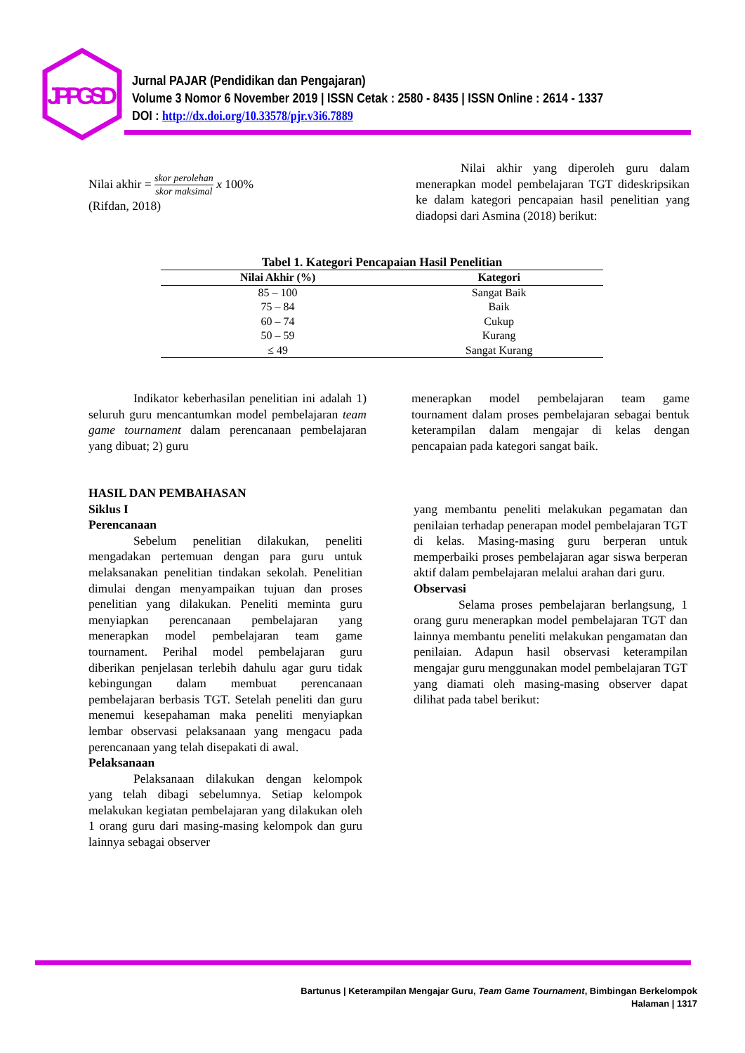JPPGSD
Jurnal PAJAR (Pendidikan dan Pengajaran)
Volume 3 Nomor 6 November 2019 | ISSN Cetak : 2580 - 8435 | ISSN Online : 2614 - 1337
DOI : http://dx.doi.org/10.33578/pjr.v3i6.7889
Nilai akhir = skor perolehan skor maksimal x 100%
(Rifdan, 2018)
Nilai akhir yang diperoleh guru dalam menerapkan model pembelajaran TGT dideskripsikan ke dalam kategori pencapaian hasil penelitian yang diadopsi dari Asmina (2018) berikut:
Tabel 1. Kategori Pencapaian Hasil Penelitian
| Nilai Akhir (%) | Kategori |
| --- | --- |
| 85 – 100 | Sangat Baik |
| 75 – 84 | Baik |
| 60 – 74 | Cukup |
| 50 – 59 | Kurang |
| ≤ 49 | Sangat Kurang |
Indikator keberhasilan penelitian ini adalah 1) seluruh guru mencantumkan model pembelajaran team game tournament dalam perencanaan pembelajaran yang dibuat; 2) guru
menerapkan model pembelajaran team game tournament dalam proses pembelajaran sebagai bentuk keterampilan dalam mengajar di kelas dengan pencapaian pada kategori sangat baik.
HASIL DAN PEMBAHASAN
Siklus I
Perencanaan
Sebelum penelitian dilakukan, peneliti mengadakan pertemuan dengan para guru untuk melaksanakan penelitian tindakan sekolah. Penelitian dimulai dengan menyampaikan tujuan dan proses penelitian yang dilakukan. Peneliti meminta guru menyiapkan perencanaan pembelajaran yang menerapkan model pembelajaran team game tournament. Perihal model pembelajaran guru diberikan penjelasan terlebih dahulu agar guru tidak kebingungan dalam membuat perencanaan pembelajaran berbasis TGT. Setelah peneliti dan guru menemui kesepahaman maka peneliti menyiapkan lembar observasi pelaksanaan yang mengacu pada perencanaan yang telah disepakati di awal.
Pelaksanaan
Pelaksanaan dilakukan dengan kelompok yang telah dibagi sebelumnya. Setiap kelompok melakukan kegiatan pembelajaran yang dilakukan oleh 1 orang guru dari masing-masing kelompok dan guru lainnya sebagai observer
yang membantu peneliti melakukan pegamatan dan penilaian terhadap penerapan model pembelajaran TGT di kelas. Masing-masing guru berperan untuk memperbaiki proses pembelajaran agar siswa berperan aktif dalam pembelajaran melalui arahan dari guru.
Observasi
Selama proses pembelajaran berlangsung, 1 orang guru menerapkan model pembelajaran TGT dan lainnya membantu peneliti melakukan pengamatan dan penilaian. Adapun hasil observasi keterampilan mengajar guru menggunakan model pembelajaran TGT yang diamati oleh masing-masing observer dapat dilihat pada tabel berikut:
Bartunus | Keterampilan Mengajar Guru, Team Game Tournament, Bimbingan Berkelompok
Halaman | 1317